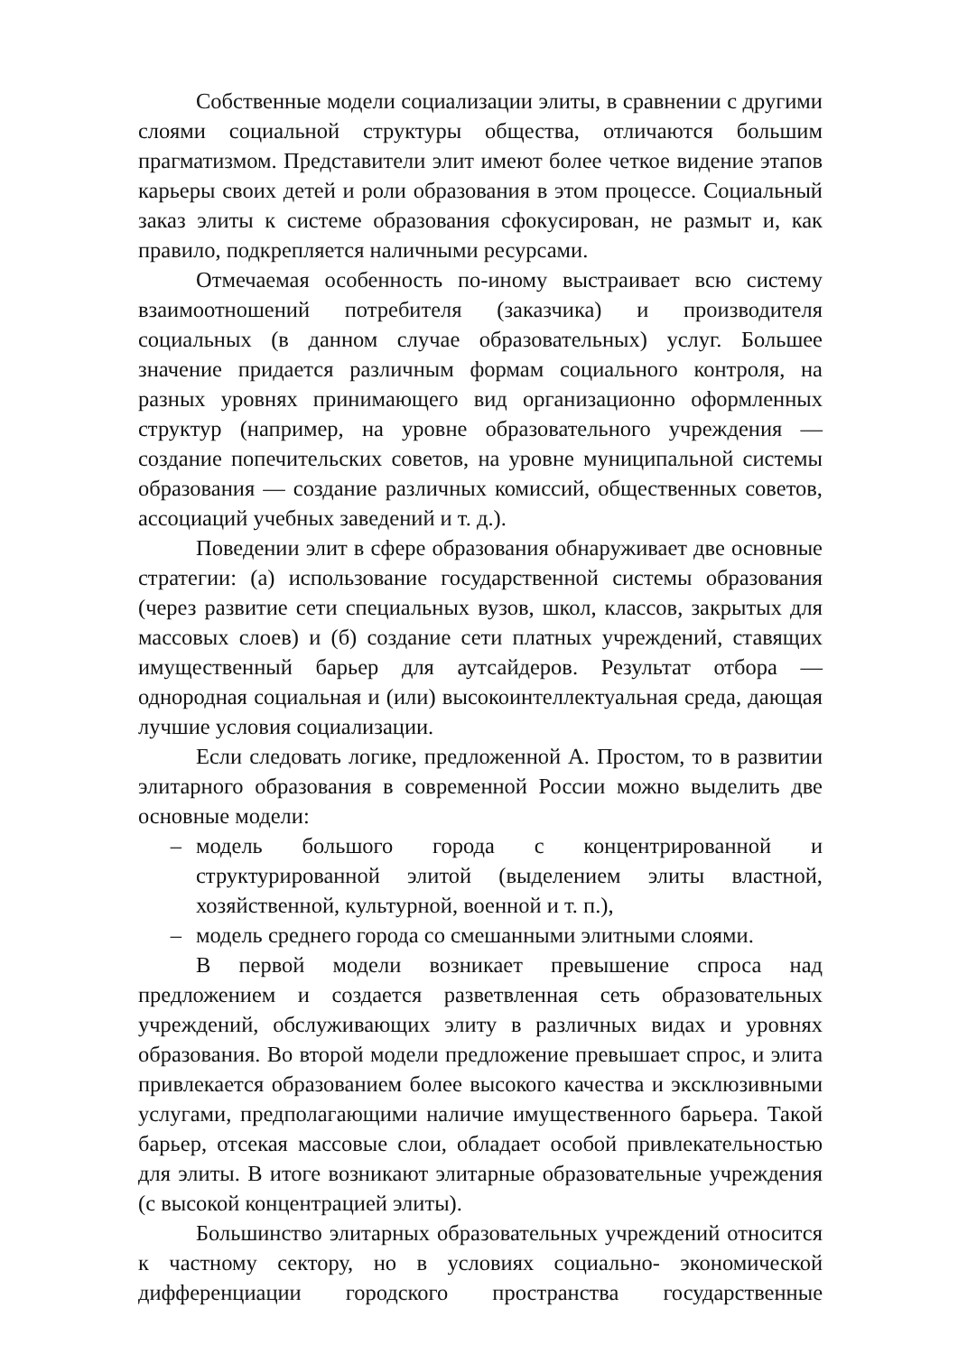Собственные модели социализации элиты, в сравнении с другими слоями социальной структуры общества, отличаются большим прагматизмом. Представители элит имеют более четкое видение этапов карьеры своих детей и роли образования в этом процессе. Социальный заказ элиты к системе образования сфокусирован, не размыт и, как правило, подкрепляется наличными ресурсами.
Отмечаемая особенность по-иному выстраивает всю систему взаимоотношений потребителя (заказчика) и производителя социальных (в данном случае образовательных) услуг. Большее значение придается различным формам социального контроля, на разных уровнях принимающего вид организационно оформленных структур (например, на уровне образовательного учреждения — создание попечительских советов, на уровне муниципальной системы образования — создание различных комиссий, общественных советов, ассоциаций учебных заведений и т. д.).
Поведении элит в сфере образования обнаруживает две основные стратегии: (а) использование государственной системы образования (через развитие сети специальных вузов, школ, классов, закрытых для массовых слоев) и (б) создание сети платных учреждений, ставящих имущественный барьер для аутсайдеров. Результат отбора — однородная социальная и (или) высокоинтеллектуальная среда, дающая лучшие условия социализации.
Если следовать логике, предложенной А. Простом, то в развитии элитарного образования в современной России можно выделить две основные модели:
– модель большого города с концентрированной и структурированной элитой (выделением элиты властной, хозяйственной, культурной, военной и т. п.),
– модель среднего города со смешанными элитными слоями.
В первой модели возникает превышение спроса над предложением и создается разветвленная сеть образовательных учреждений, обслуживающих элиту в различных видах и уровнях образования. Во второй модели предложение превышает спрос, и элита привлекается образованием более высокого качества и эксклюзивными услугами, предполагающими наличие имущественного барьера. Такой барьер, отсекая массовые слои, обладает особой привлекательностью для элиты. В итоге возникают элитарные образовательные учреждения (с высокой концентрацией элиты).
Большинство элитарных образовательных учреждений относится к частному сектору, но в условиях социально- экономической дифференциации городского пространства государственные